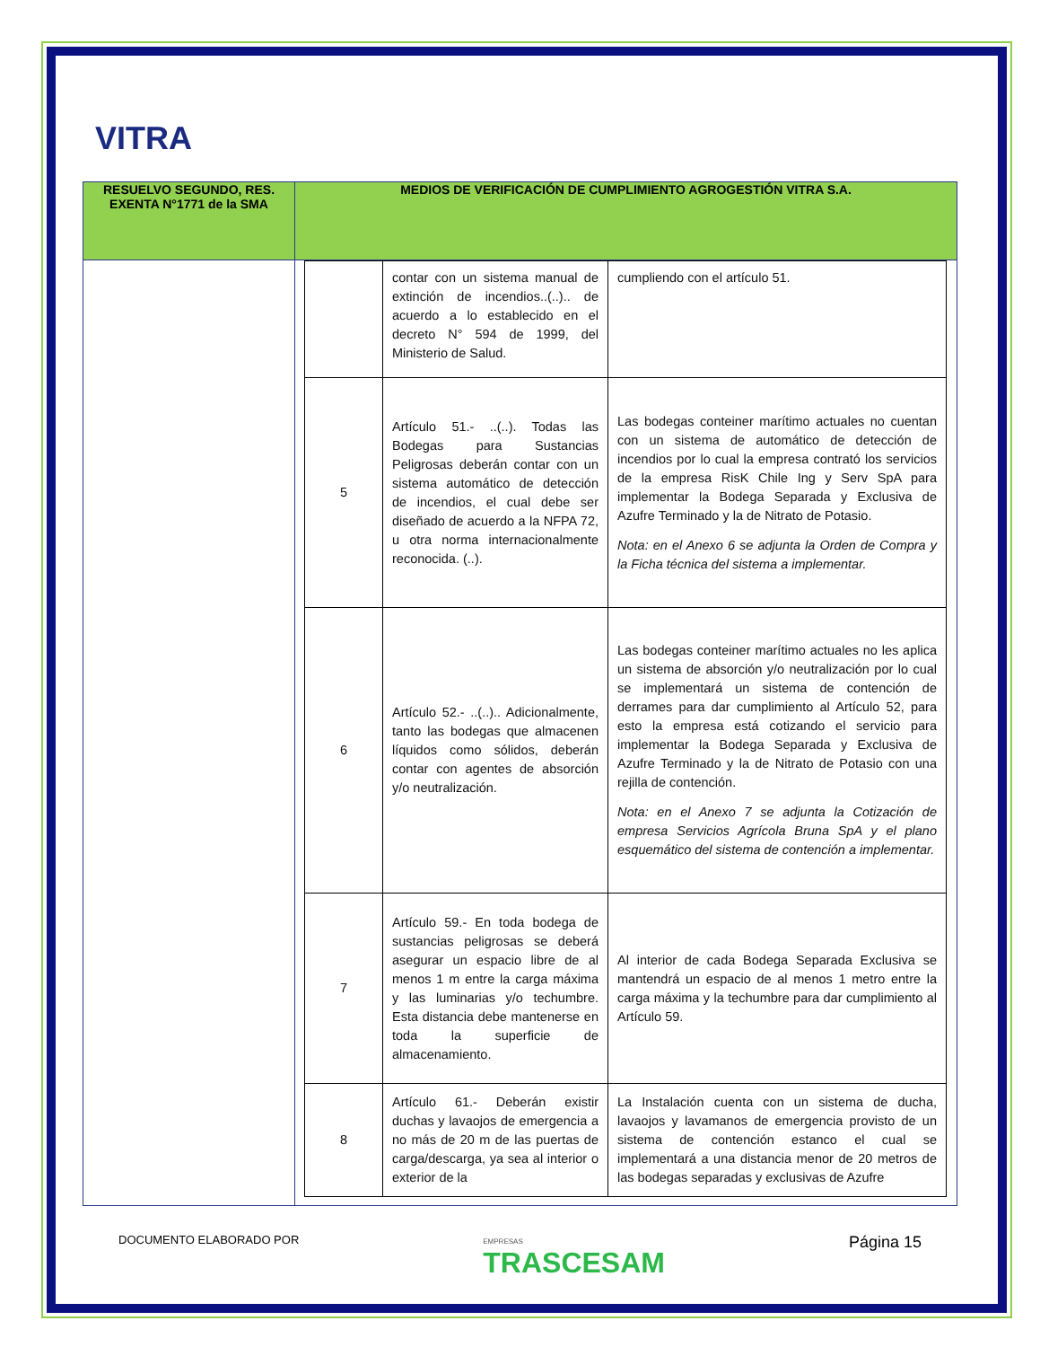VITRA
| RESUELVO SEGUNDO, RES. EXENTA N°1771 de la SMA | MEDIOS DE VERIFICACIÓN DE CUMPLIMIENTO AGROGESTIÓN VITRA S.A. |
| --- | --- |
| | / / contar con un sistema manual de extinción de incendios..(..).. de acuerdo a lo establecido en el decreto N° 594 de 1999, del Ministerio de Salud. / cumpliendo con el artículo 51. / / 5 / Artículo 51.- ..(..). Todas las Bodegas para Sustancias Peligrosas deberán contar con un sistema automático de detección de incendios, el cual debe ser diseñado de acuerdo a la NFPA 72, u otra norma internacionalmente reconocida. (..). / Las bodegas conteiner marítimo actuales no cuentan con un sistema de automático de detección de incendios por lo cual la empresa contrató los servicios de la empresa RisK Chile Ing y Serv SpA para implementar la Bodega Separada y Exclusiva de Azufre Terminado y la de Nitrato de Potasio. Nota: en el Anexo 6 se adjunta la Orden de Compra y la Ficha técnica del sistema a implementar. / / 6 / Artículo 52.- ..(..).. Adicionalmente, tanto las bodegas que almacenen líquidos como sólidos, deberán contar con agentes de absorción y/o neutralización. / Las bodegas conteiner marítimo actuales no les aplica un sistema de absorción y/o neutralización por lo cual se implementará un sistema de contención de derrames para dar cumplimiento al Artículo 52, para esto la empresa está cotizando el servicio para implementar la Bodega Separada y Exclusiva de Azufre Terminado y la de Nitrato de Potasio con una rejilla de contención. Nota: en el Anexo 7 se adjunta la Cotización de empresa Servicios Agrícola Bruna SpA y el plano esquemático del sistema de contención a implementar. / / 7 / Artículo 59.- En toda bodega de sustancias peligrosas se deberá asegurar un espacio libre de al menos 1 m entre la carga máxima y las luminarias y/o techumbre. Esta distancia debe mantenerse en toda la superficie de almacenamiento. / Al interior de cada Bodega Separada Exclusiva se mantendrá un espacio de al menos 1 metro entre la carga máxima y la techumbre para dar cumplimiento al Artículo 59. / / 8 / Artículo 61.- Deberán existir duchas y lavaojos de emergencia a no más de 20 m de las puertas de carga/descarga, ya sea al interior o exterior de la / La Instalación cuenta con un sistema de ducha, lavaojos y lavamanos de emergencia provisto de un sistema de contención estanco el cual se implementará a una distancia menor de 20 metros de las bodegas separadas y exclusivas de Azufre / |
DOCUMENTO ELABORADO POR EMPRESAS
TRASCESAM Página 15